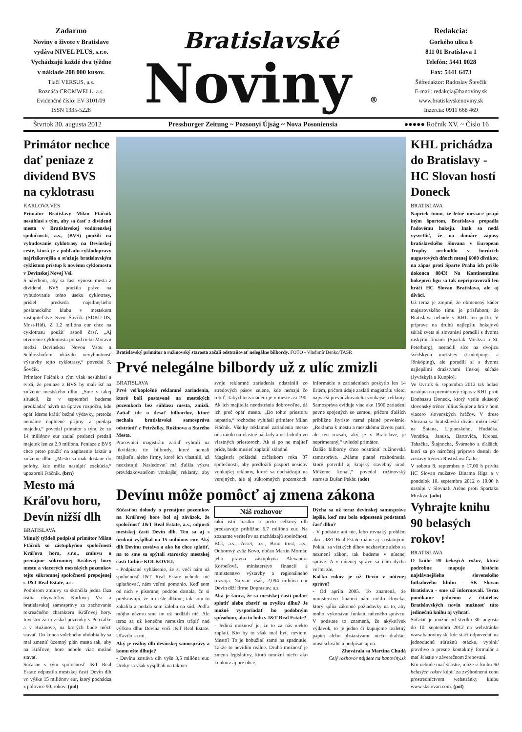Zadarmo
Noviny o živote v Bratislave
vydáva NIVEL PLUS, s.r.o.
Vychádzajú každé dva týždne
v náklade 208 000 kusov.
Tlačí VERSUS, a.s.
Roznáša CROMWELL, a.s.
Evidenčné číslo: EV 3101/09
ISSN 1335-5228
Bratislavské
Noviny ®
Redakcia:
Gorkého ulica 6
811 01 Bratislava 1
Telefón: 5441 0028
Fax: 5441 6473
Šéfredaktor: Radoslav Števčík
E-mail: redakcia@banoviny.sk
www.bratislavskenoviny.sk
Inzercia: 0911 668 469
Štvrtok 30. augusta 2012 Pressburger Zeitung ~ Pozsonyi Újság ~ Nova Posoniensia ●●●●● Ročník XV. ~ Číslo 16
Primátor nechce dať peniaze z dividend BVS na cyklotrasu
KARLOVA VES
Primátor Bratislavy Milan Ftáčnik nesúhlasí s tým, aby sa časť z dividend mesta v Bratislavskej vodárenskej spoločnosti, a.s., (BVS) použili na vybudovanie cyklotrasy na Devínskej ceste, ktorá je z pohľadu cyklodopravy najrizikovejšia a sťažuje bratislavským cyklistom prístup k novému cyklomostu v Devínskej Novej Vsi.
S návrhom, aby sa časť výnosu mesta z dividend BVS použila práve na vybudovanie tohto úseku cyklotrasy, prišiel predseda najsilnejšieho poslaneckého klubu v mestskom zastupiteľstve Sven Šovčík (SDKÚ-DS, Most-Híd). Z 1,2 milióna eur chce na cyklotrasu použiť aspoň časť. „Aj otvorenie cyklomosta ponad rieku Moravu medzi Devínskou Novou Vsou a Schlosshofom ukázalo nevyhnutnosť výstavby tejto cyklotrasy,“ povedal S. Šovčík.
Primátor Ftáčnik s tým však nesúhlasí a tvrdí, že peniaze z BVS by mali ísť na zníženie mestského dlhu. „Sme v takej situácii, že v septembri budeme predkladať návrh na úpravu rozpočtu, kde opäť ideme krátiť bežné výdavky, pretože nemáme naplnené príjmy z predaja majetku,“ povedal primátor s tým, že zo 14 miliónov eur zatiaľ poslanci predali majetok len za 2,9 milióna. Peniaze z BVS chce preto použiť na zaplatenie faktúr a zníženie dlhu. „Mesto sa inak dostane do polohy, kde môže nastúpiť exekúcia,“ upozornil Ftáčnik. (brn)
Mesto má Kráľovu horu, Devín nižší dlh
BRATISLAVA
Minulý týždeň podpísal primátor Milan Ftáčnik so zástupkyňou spoločnosti Kráľova hora, s.r.o., zmluvu o prenájme súkromnej Královej hory mestu a viacerých mestských pozemkov tejto súkromnej spoločnosti prepojenej s J&T Real Estate, a.s.
Podpisom zmluvy sa skončila jedna fáza úsilia obyvateľov Karlovej Vsi a bratislavskej samosprávy za zachovanie rekreačného charakteru Kráľovej hory. Investor za to získal pozemky v Petržalke a v Ružinove, na ktorých bude môcť stavať. Do konca volebného obdobia by sa mal zmeniť územný plán mesta tak, aby na Kráľovej hore nebolo viac možné stavať.
Súčasne s tým spoločnosť J&T Real Estate odpustila mestskej časti Devín dlh vo výške 15 miliónov eur, ktorý pochádza z polovice 90. rokov. (pol)
Bratislavský primátor a ružinovský starosta začali odstraňovať nelegálne bilbordy. FOTO - Vladimír Benko/TASR
Prvé nelegálne bilbordy už z ulíc zmizli
BRATISLAVA
Prvé veľkoplošné reklamné zariadenia, ktoré boli postavené na mestských pozemkoch bez súhlasu mesta, zmizli. Zatiaľ ide o desať bilbordov, ktoré nechala bratislavská samospráva odstrániť z Petržalky, Ružinova a Starého Mesta.
Pracovníci magistrátu zatiaľ vybrali na likvidáciu tie bilbordy, ktoré nemali majiteľa, alebo firmy, ktoré ich vlastnili, už neexistujú. Nasledovať má ďalšia výzva prevádzkovateľom vonkajšej reklamy, aby svoje reklamné zariadenia odstránili zo stredových pásov zelene, kde nemajú čo robiť. Takýchto zariadení je v meste asi 190. Ak ich majitelia neodstránia dobrovoľne, dá ich preč opäť mesto. „Do tohto priestoru nepatria,“ rozhodne vyhlásil primátor Milan Ftáčnik. Všetky reklamné zariadenia mesto odstránilo na vlastné náklady a uskladnilo vo vlastných priestoroch. Ak si po ne majiteľ príde, bude musieť zaplatiť skladné.
Magistrát požiadal začiatkom roka 37 spoločností, aby predložili pasport nosičov vonkajšej reklamy, ktoré sa nachádzajú na verejných, ale aj súkromných pozemkoch. Informácie o zariadeniach poskytlo len 14 firiem, pričom údaje zaslali magistrátu všetci najväčší prevádzkovatelia vonkajšej reklamy. Samospráva eviduje viac ako 1500 zariadení pevne spojených so zemou, pričom ďalších približne štyristo nemá platné povolenie. „Reklama k mestu a mestskému životu patrí, ale ten rozsah, aký je v Bratislave, je neprimeraný,“ uviedol primátor.
Ďalšie bilbordy chce odstrániť ružinovská samospráva. „Máme platné rozhodnutia, ktoré potvrdil aj krajský stavebný úrad. Môžeme konať,“ povedal ružinovský starosta Dušan Pekár. (ado)
Devínu môže pomôcť aj zmena zákona
Súčasťou dohody o prenájme pozemkov na Kráľovej hore bol aj záväzok, že spoločnosť J&T Real Estate, a.s., odpustí mestskej časti Devín dlh. Ten sa aj s úrokmi vyšplhal na 15 miliónov eur. Aký dlh Devínu zostáva a ako ho chce splatiť, na to sme sa spýtali starostky mestskej časti Ľubice KOLKOVEJ.
- Podpísané vyhlásenie, že si voči nám už spoločnosť J&T Real Estate nebude nič uplatňovať, nám veľmi pomohlo. Keď som od nich v písomnej podobe dostala, čo si predstavujú, že im ešte dlžíme, tak som to zabalila a podala som žalobu na súd. Podľa môjho názoru sme im už nedlžili nič. Ale teraz sa už konečne nemusím trápiť nad výškou dlhu Devína voči J&T Real Estate. Uľavilo sa mi.
Aký je reálny dlh devínskej samosprávy a komu ešte dlhuje?
- Devínu zostáva dlh vyše 3,5 milióna eur. Úroky sa však vyšplhali na takmer
Náš rozhovor
takú istú čiastku a preto celkový dlh predstavuje približne 6,7 milióna eur. Na zozname veriteľov sa nachádzajú spoločnosti BCI, a.s., Asset, a.s., Brno trust, a.s., Odborový zväz Kovo, občan Martin Mornár, jeho právna zástupkyňa Alexandra Korbeľová, ministerstvo financií a ministerstvo výstavby a regionálneho rozvoja. Najviac však, 2,094 milióna eur Devín dlží firme Doprastav, a.s.
Aká je šanca, že sa mestskej časti podarí splatiť alebo zbaviť sa zvyšku dlhu? Je možné vysporiadať ho podobným spôsobom, ako to bolo s J&T Real Estate?
- Jediná možnosť je, že to za nás niekto zaplatí. Kto by to však mal byť, neviem. Mesto? To je bohužiaľ samé na spadnutie. Takže to nevidím reálne. Druhá možnosť je zmena legislatívy, ktorá umožní niečo ako konkurz aj pre obce.
Dýcha sa už teraz devínskej samospráve lepšie, keď mu bola odpustená podstatná časť dlhu?
- V podstate ani nie, lebo rovnaký problém ako s J&T Real Estate máme aj s ostatnými. Pokiaľ sa všetkých dlhov nezbavíme alebo sa nezmení zákon, tak budeme v nútenej správe. A v nútenej správe sa nám dýcha veľmi zle.
Koľko rokov je už Devín v nútenej správe?
- Od apríla 2005. To znamená, že ministerstvo financií nám určilo človeka, ktorý spĺňa zákonné požiadavky na to, aby mohol vykonávať funkciu núteného správcu. V podstate to znamená, že akýkoľvek výdavok, to je jedno či kupujeme toaletný papier alebo obstarávame niečo drahšie, musí schváliť a podpísať aj on.
Zhovárala sa Martina Chudá
Celý rozhovor nájdete na banoviny.sk
KHL prichádza do Bratislavy - HC Slovan hostí Doneck
BRATISLAVA
Napriek tomu, že letné mesiace prajú iným športom, Bratislava prepadla ľadovému hokeju. Inak sa nedá vysvetliť, že na domáce zápasy bratislavského Slovana v European Trophy nechodilo v horúcich augustových dňoch menej 6000 divákov, na zápas proti Sparte Praha ich prišlo dokonca 8843! Na Kontinentálnu hokejovú ligu sa tak nepripravovali len hráči HC Slovan Bratislava, ale aj diváci.
Už teraz je zrejmé, že obmenený káder majstrovského tímu je prísľubom, že Bratislava nebude v KHL len počtu. V príprave na druhú najlepšiu hokejovú súťaž sveta si slovanisti poradili s dvoma ruskými tímami (Spartak Moskva a St. Peterburg), nestačili síce na dvojicu švédskych mužstiev (Linköpings a Jönköping), ale poradili si s dvoma najlepšími družstvami fínskej súťaže (Jyväskylä a Kuopio).
Vo štvrtok 6. septembra 2012 tak belasí nastúpia na premiérový zápas v KHL proti Donbassu Doneck, ktorý vedie skúsený slovenský tréner Július Šupler a hrá v ňom viacero slovenských hráčov. V drese Slovana sa bratislavskí diváci môžu tešiť na Šatana, Lipianskeho, Hudáčka, Vondrku, Janusa, Bartoviča, Krepsa, Tabačka, Štajnocha, Švárneho a ďalších, ktorí sa po náročnej príprave dostali do zostavy trénera Rostislava Čadu.
V sobotu 8. septembra o 17.00 h privíta HC Slovan mužstvo Dinama Riga a v pondelok 10. septembra 2012 o 19.00 h nastúpi v Slovnaft Aréne proti Spartaku Moskva. (ado)
Vyhrajte knihu 90 belasých rokov!
BRATISLAVA
O knihe 90 belasých rokov, ktorá podrobne mapuje históriu najslávnejšieho slovenského futbalového klubu - ŠK Slovan Bratislava - sme už informovali. Teraz ponúkame jednému z čitateľov Bratislavských novín možnosť túto jedinečnú knihu aj vyhrať.
Súťažiť je možné od štvrtka 30. augusta do 10. septembra 2012 na webstránke www.banoviny.sk, kde stačí odpovedať na jednoduchú súťažnú otázku, vyplniť pravdivo a presne kontaktný formulár a mať šťastie v záverečnom žrebovaní.
Kto nebude mať šťastie, môže si knihu 90 belasých rokov kúpiť za zvýhodnenú cenu prostredníctvom webstránky klubu www.skslovan.com. (pol)